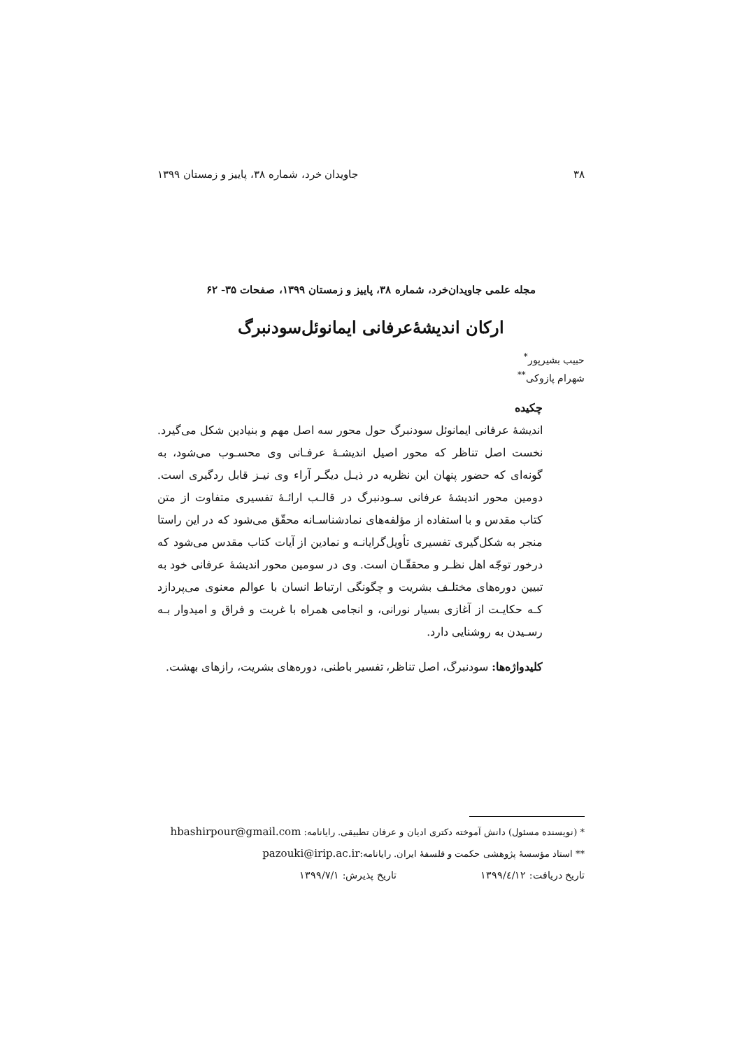۳۸ جاویدان خرد، شماره ۳۸، پاییز و زمستان ۱۳۹۹
مجله علمی جاویدان‌خرد، شماره ۳۸، پاییز و زمستان ۱۳۹۹، صفحات ۳۵- ۶۲
ارکان اندیشۀعرفانی ایمانوئل‌سودنبرگ
حبیب بشیرپور<sup>*</sup>
شهرام پازوکی<sup>**</sup>
چکیده
اندیشۀ عرفانی ایمانوئل سودنبرگ حول محور سه اصل مهم و بنیادین شکل می‌گیرد. نخست اصل تناظر که محور اصیل اندیشـۀ عرفـانی وی محسـوب می‌شود، به گونه‌ای که حضور پنهان این نظریه در ذیـل دیگـر آراء وی نیـز قابل ردگیری است. دومین محور اندیشۀ عرفانی سـودنبرگ در قالـب ارائـۀ تفسیری متفاوت از متن کتاب مقدس و با استفاده از مؤلفه‌های نمادشناسـانه محقّق می‌شود که در این راستا منجر به شکل‌گیری تفسیری تأویل‌گرایانـه و نمادین از آیات کتاب مقدس می‌شود که درخور توجّه اهل نظـر و محققّـان است. وی در سومین محور اندیشۀ عرفانی خود به تبیین دوره‌های مختلـف بشریت و چگونگی ارتباط انسان با عوالم معنوی می‌پردازد کـه حکایـت از آغازی بسیار نورانی، و انجامی همراه با غربت و فراق و امیدوار بـه رسـیدن به روشنایی دارد.
کلیدواژه‌ها: سودنبرگ، اصل تناظر، تفسیر باطنی، دوره‌های بشریت، رازهای بهشت.
* (نویسنده مسئول) دانش آموخته دکتری ادیان و عرفان تطبیقی. رایانامه: hbashirpour@gmail.com
** استاد مؤسسۀ پژوهشی حکمت و فلسفۀ ایران. رایانامه:pazouki@irip.ac.ir
تاریخ دریافت: ۱۳۹۹/٤/۱۲ تاریخ پذیرش: ۱۳۹۹/۷/۱